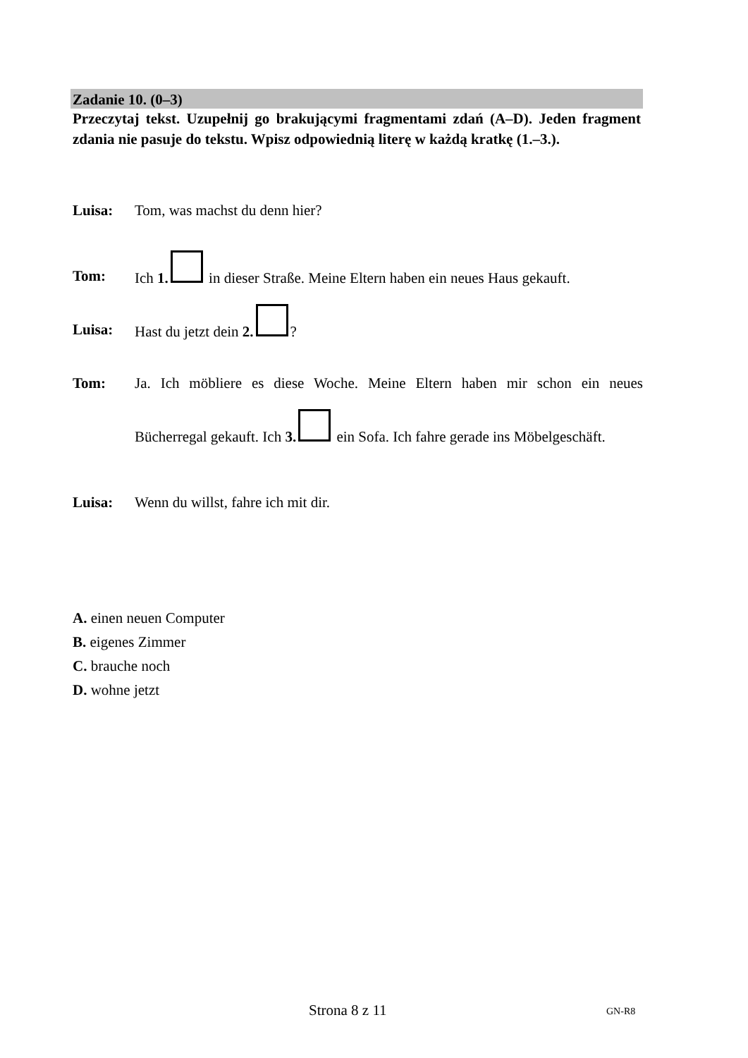Zadanie 10. (0–3)
Przeczytaj tekst. Uzupełnij go brakującymi fragmentami zdań (A–D). Jeden fragment zdania nie pasuje do tekstu. Wpisz odpowiednią literę w każdą kratkę (1.–3.).
Luisa: Tom, was machst du denn hier?
Tom: Ich 1. in dieser Straße. Meine Eltern haben ein neues Haus gekauft.
Luisa: Hast du jetzt dein 2. ?
Tom: Ja. Ich möbliere es diese Woche. Meine Eltern haben mir schon ein neues Bücherregal gekauft. Ich 3. ein Sofa. Ich fahre gerade ins Möbelgeschäft.
Luisa: Wenn du willst, fahre ich mit dir.
A. einen neuen Computer
B. eigenes Zimmer
C. brauche noch
D. wohne jetzt
Strona 8 z 11 GN-R8